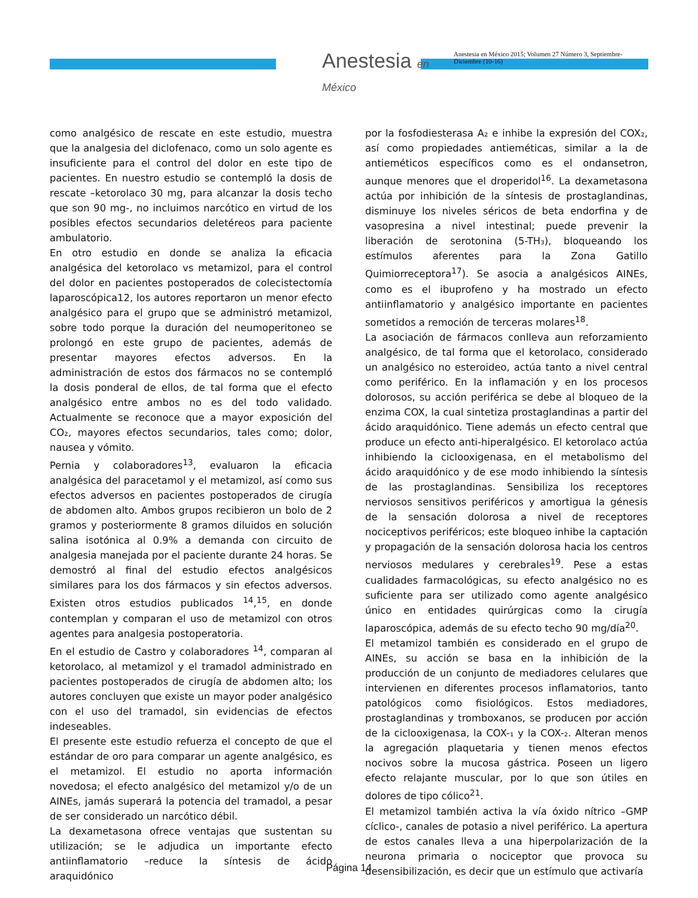Anestesia en México
Anestesia en México 2015; Volumen 27 Número 3, Septiembre-Diciembre (10-16)
como analgésico de rescate en este estudio, muestra que la analgesia del diclofenaco, como un solo agente es insuficiente para el control del dolor en este tipo de pacientes. En nuestro estudio se contempló la dosis de rescate –ketorolaco 30 mg, para alcanzar la dosis techo que son 90 mg-, no incluimos narcótico en virtud de los posibles efectos secundarios deletéreos para paciente ambulatorio.
En otro estudio en donde se analiza la eficacia analgésica del ketorolaco vs metamizol, para el control del dolor en pacientes postoperados de colecistectomía laparoscópica12, los autores reportaron un menor efecto analgésico para el grupo que se administró metamizol, sobre todo porque la duración del neumoperitoneo se prolongó en este grupo de pacientes, además de presentar mayores efectos adversos. En la administración de estos dos fármacos no se contempló la dosis ponderal de ellos, de tal forma que el efecto analgésico entre ambos no es del todo validado. Actualmente se reconoce que a mayor exposición del CO₂, mayores efectos secundarios, tales como; dolor, nausea y vómito.
Pernia y colaboradores<sup>13</sup>, evaluaron la eficacia analgésica del paracetamol y el metamizol, así como sus efectos adversos en pacientes postoperados de cirugía de abdomen alto. Ambos grupos recibieron un bolo de 2 gramos y posteriormente 8 gramos diluidos en solución salina isotónica al 0.9% a demanda con circuito de analgesia manejada por el paciente durante 24 horas. Se demostró al final del estudio efectos analgésicos similares para los dos fármacos y sin efectos adversos. Existen otros estudios publicados <sup>14</sup>,<sup>15</sup>, en donde contemplan y comparan el uso de metamizol con otros agentes para analgesia postoperatoria.
En el estudio de Castro y colaboradores <sup>14</sup>, comparan al ketorolaco, al metamizol y el tramadol administrado en pacientes postoperados de cirugía de abdomen alto; los autores concluyen que existe un mayor poder analgésico con el uso del tramadol, sin evidencias de efectos indeseables.
El presente este estudio refuerza el concepto de que el estándar de oro para comparar un agente analgésico, es el metamizol. El estudio no aporta información novedosa; el efecto analgésico del metamizol y/o de un AINEs, jamás superará la potencia del tramadol, a pesar de ser considerado un narcótico débil.
La dexametasona ofrece ventajas que sustentan su utilización; se le adjudica un importante efecto antiinflamatorio –reduce la síntesis de ácido araquidónico
por la fosfodiesterasa A₂ e inhibe la expresión del COX₂, así como propiedades antieméticas, similar a la de antieméticos específicos como es el ondansetron, aunque menores que el droperidol<sup>16</sup>. La dexametasona actúa por inhibición de la síntesis de prostaglandinas, disminuye los niveles séricos de beta endorfina y de vasopresina a nivel intestinal; puede prevenir la liberación de serotonina (5-TH₃), bloqueando los estímulos aferentes para la Zona Gatillo Quimiorreceptora<sup>17</sup>). Se asocia a analgésicos AINEs, como es el ibuprofeno y ha mostrado un efecto antiinflamatorio y analgésico importante en pacientes sometidos a remoción de terceras molares<sup>18</sup>.
La asociación de fármacos conlleva aun reforzamiento analgésico, de tal forma que el ketorolaco, considerado un analgésico no esteroideo, actúa tanto a nivel central como periférico. En la inflamación y en los procesos dolorosos, su acción periférica se debe al bloqueo de la enzima COX, la cual sintetiza prostaglandinas a partir del ácido araquidónico. Tiene además un efecto central que produce un efecto anti-hiperalgésico. El ketorolaco actúa inhibiendo la ciclooxigenasa, en el metabolismo del ácido araquidónico y de ese modo inhibiendo la síntesis de las prostaglandinas. Sensibiliza los receptores nerviosos sensitivos periféricos y amortigua la génesis de la sensación dolorosa a nivel de receptores nociceptivos periféricos; este bloqueo inhibe la captación y propagación de la sensación dolorosa hacia los centros nerviosos medulares y cerebrales<sup>19</sup>. Pese a estas cualidades farmacológicas, su efecto analgésico no es suficiente para ser utilizado como agente analgésico único en entidades quirúrgicas como la cirugía laparoscópica, además de su efecto techo 90 mg/día<sup>20</sup>.
El metamizol también es considerado en el grupo de AINEs, su acción se basa en la inhibición de la producción de un conjunto de mediadores celulares que intervienen en diferentes procesos inflamatorios, tanto patológicos como fisiológicos. Estos mediadores, prostaglandinas y tromboxanos, se producen por acción de la ciclooxigenasa, la COX-₁ y la COX-₂. Alteran menos la agregación plaquetaria y tienen menos efectos nocivos sobre la mucosa gástrica. Poseen un ligero efecto relajante muscular, por lo que son útiles en dolores de tipo cólico<sup>21</sup>.
El metamizol también activa la vía óxido nítrico –GMP cíclico-, canales de potasio a nivel periférico. La apertura de estos canales lleva a una hiperpolarización de la neurona primaria o nociceptor que provoca su desensibilización, es decir que un estímulo que activaría
Página 14